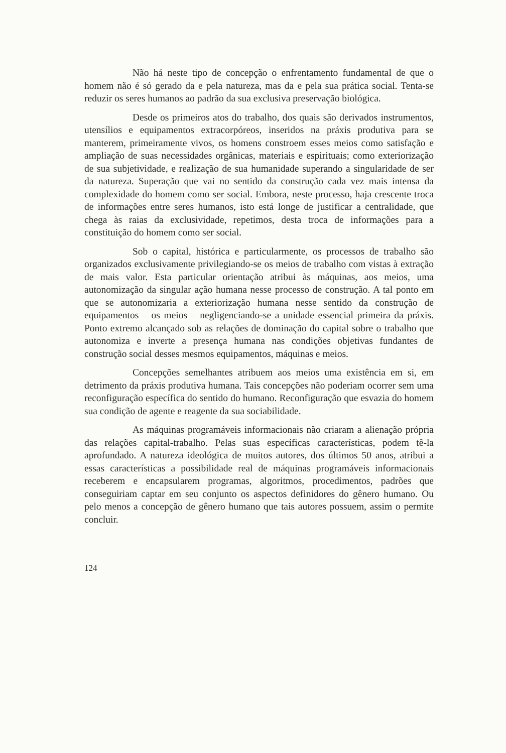Não há neste tipo de concepção o enfrentamento fundamental de que o homem não é só gerado da e pela natureza, mas da e pela sua prática social. Tenta-se reduzir os seres humanos ao padrão da sua exclusiva preservação biológica.
Desde os primeiros atos do trabalho, dos quais são derivados instrumentos, utensílios e equipamentos extracorpóreos, inseridos na práxis produtiva para se manterem, primeiramente vivos, os homens constroem esses meios como satisfação e ampliação de suas necessidades orgânicas, materiais e espirituais; como exteriorização de sua subjetividade, e realização de sua humanidade superando a singularidade de ser da natureza. Superação que vai no sentido da construção cada vez mais intensa da complexidade do homem como ser social. Embora, neste processo, haja crescente troca de informações entre seres humanos, isto está longe de justificar a centralidade, que chega às raias da exclusividade, repetimos, desta troca de informações para a constituição do homem como ser social.
Sob o capital, histórica e particularmente, os processos de trabalho são organizados exclusivamente privilegiando-se os meios de trabalho com vistas à extração de mais valor. Esta particular orientação atribui às máquinas, aos meios, uma autonomização da singular ação humana nesse processo de construção. A tal ponto em que se autonomizaria a exteriorização humana nesse sentido da construção de equipamentos – os meios – negligenciando-se a unidade essencial primeira da práxis. Ponto extremo alcançado sob as relações de dominação do capital sobre o trabalho que autonomiza e inverte a presença humana nas condições objetivas fundantes de construção social desses mesmos equipamentos, máquinas e meios.
Concepções semelhantes atribuem aos meios uma existência em si, em detrimento da práxis produtiva humana. Tais concepções não poderiam ocorrer sem uma reconfiguração específica do sentido do humano. Reconfiguração que esvazia do homem sua condição de agente e reagente da sua sociabilidade.
As máquinas programáveis informacionais não criaram a alienação própria das relações capital-trabalho. Pelas suas específicas características, podem tê-la aprofundado. A natureza ideológica de muitos autores, dos últimos 50 anos, atribui a essas características a possibilidade real de máquinas programáveis informacionais receberem e encapsularem programas, algoritmos, procedimentos, padrões que conseguiriam captar em seu conjunto os aspectos definidores do gênero humano. Ou pelo menos a concepção de gênero humano que tais autores possuem, assim o permite concluir.
124